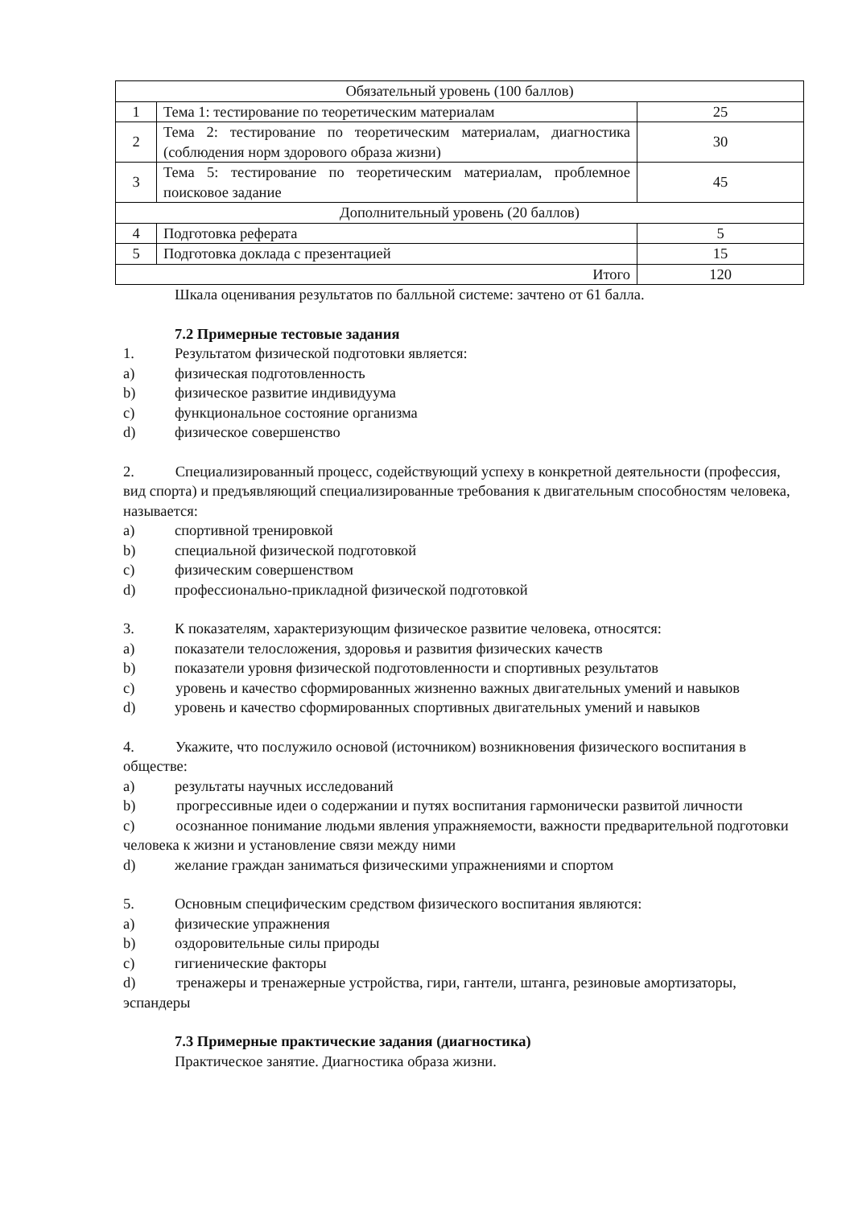| Обязательный уровень (100 баллов) | | |
| 1 | Тема 1: тестирование по теоретическим материалам | 25 |
| 2 | Тема 2: тестирование по теоретическим материалам, диагностика (соблюдения норм здорового образа жизни) | 30 |
| 3 | Тема 5: тестирование по теоретическим материалам, проблемное поисковое задание | 45 |
| Дополнительный уровень (20 баллов) | | |
| 4 | Подготовка реферата | 5 |
| 5 | Подготовка доклада с презентацией | 15 |
| Итого | | 120 |
Шкала оценивания результатов по балльной системе: зачтено от 61 балла.
7.2 Примерные тестовые задания
1. Результатом физической подготовки является:
a) физическая подготовленность
b) физическое развитие индивидуума
c) функциональное состояние организма
d) физическое совершенство
2. Специализированный процесс, содействующий успеху в конкретной деятельности (профессия, вид спорта) и предъявляющий специализированные требования к двигательным способностям человека, называется:
a) спортивной тренировкой
b) специальной физической подготовкой
c) физическим совершенством
d) профессионально-прикладной физической подготовкой
3. К показателям, характеризующим физическое развитие человека, относятся:
a) показатели телосложения, здоровья и развития физических качеств
b) показатели уровня физической подготовленности и спортивных результатов
c) уровень и качество сформированных жизненно важных двигательных умений и навыков
d) уровень и качество сформированных спортивных двигательных умений и навыков
4. Укажите, что послужило основой (источником) возникновения физического воспитания в обществе:
a) результаты научных исследований
b) прогрессивные идеи о содержании и путях воспитания гармонически развитой личности
c) осознанное понимание людьми явления упражняемости, важности предварительной подготовки человека к жизни и установление связи между ними
d) желание граждан заниматься физическими упражнениями и спортом
5. Основным специфическим средством физического воспитания являются:
a) физические упражнения
b) оздоровительные силы природы
c) гигиенические факторы
d) тренажеры и тренажерные устройства, гири, гантели, штанга, резиновые амортизаторы, эспандеры
7.3 Примерные практические задания (диагностика)
Практическое занятие. Диагностика образа жизни.